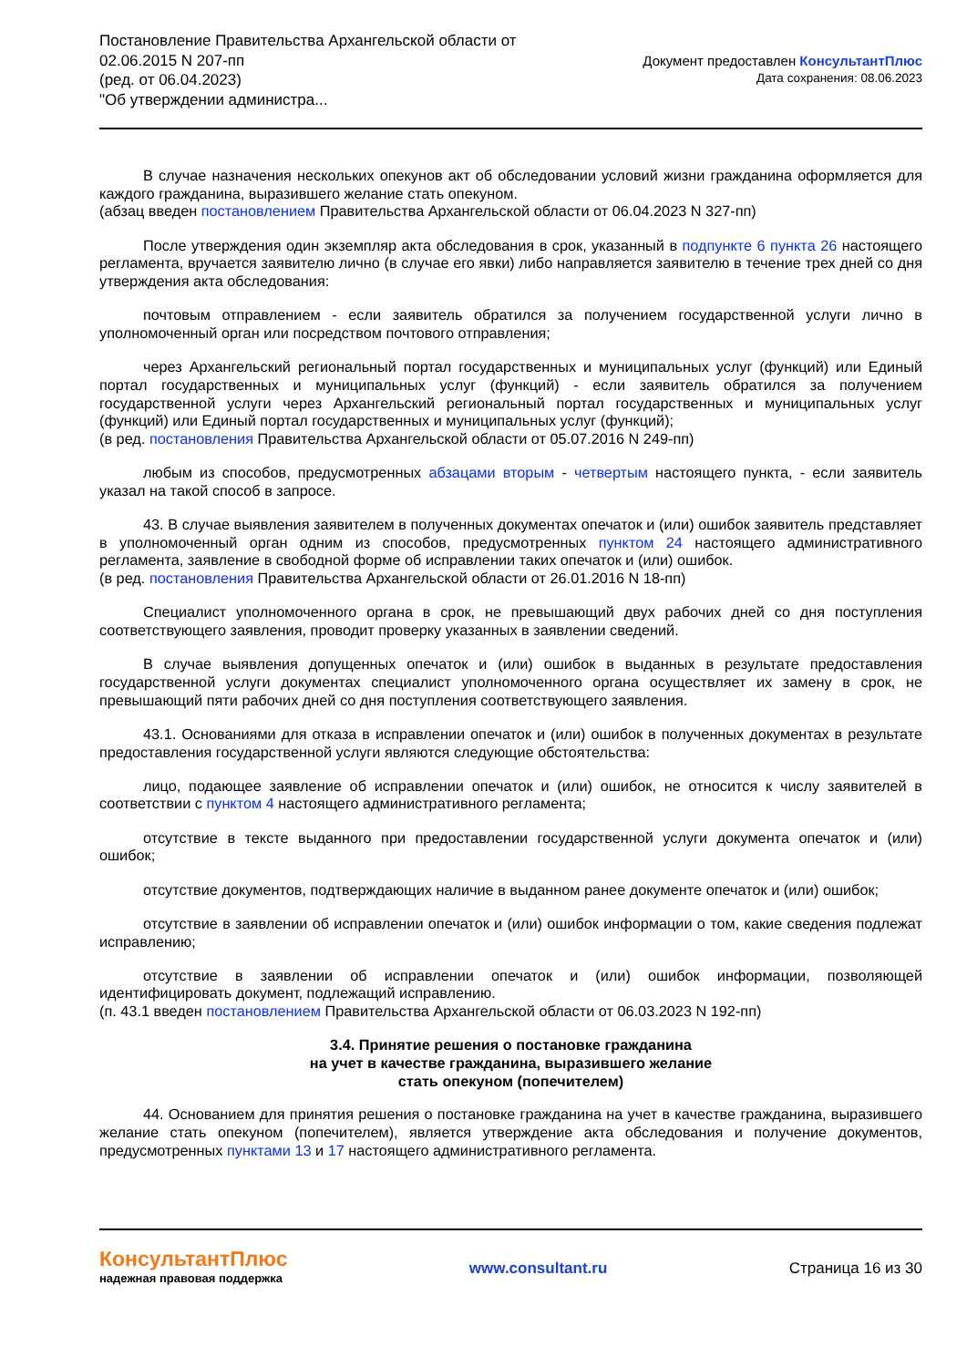Постановление Правительства Архангельской области от
02.06.2015 N 207-пп
(ред. от 06.04.2023)
"Об утверждении администра...
Документ предоставлен КонсультантПлюс
Дата сохранения: 08.06.2023
В случае назначения нескольких опекунов акт об обследовании условий жизни гражданина оформляется для каждого гражданина, выразившего желание стать опекуном.
(абзац введен постановлением Правительства Архангельской области от 06.04.2023 N 327-пп)
После утверждения один экземпляр акта обследования в срок, указанный в подпункте 6 пункта 26 настоящего регламента, вручается заявителю лично (в случае его явки) либо направляется заявителю в течение трех дней со дня утверждения акта обследования:
почтовым отправлением - если заявитель обратился за получением государственной услуги лично в уполномоченный орган или посредством почтового отправления;
через Архангельский региональный портал государственных и муниципальных услуг (функций) или Единый портал государственных и муниципальных услуг (функций) - если заявитель обратился за получением государственной услуги через Архангельский региональный портал государственных и муниципальных услуг (функций) или Единый портал государственных и муниципальных услуг (функций);
(в ред. постановления Правительства Архангельской области от 05.07.2016 N 249-пп)
любым из способов, предусмотренных абзацами вторым - четвертым настоящего пункта, - если заявитель указал на такой способ в запросе.
43. В случае выявления заявителем в полученных документах опечаток и (или) ошибок заявитель представляет в уполномоченный орган одним из способов, предусмотренных пунктом 24 настоящего административного регламента, заявление в свободной форме об исправлении таких опечаток и (или) ошибок.
(в ред. постановления Правительства Архангельской области от 26.01.2016 N 18-пп)
Специалист уполномоченного органа в срок, не превышающий двух рабочих дней со дня поступления соответствующего заявления, проводит проверку указанных в заявлении сведений.
В случае выявления допущенных опечаток и (или) ошибок в выданных в результате предоставления государственной услуги документах специалист уполномоченного органа осуществляет их замену в срок, не превышающий пяти рабочих дней со дня поступления соответствующего заявления.
43.1. Основаниями для отказа в исправлении опечаток и (или) ошибок в полученных документах в результате предоставления государственной услуги являются следующие обстоятельства:
лицо, подающее заявление об исправлении опечаток и (или) ошибок, не относится к числу заявителей в соответствии с пунктом 4 настоящего административного регламента;
отсутствие в тексте выданного при предоставлении государственной услуги документа опечаток и (или) ошибок;
отсутствие документов, подтверждающих наличие в выданном ранее документе опечаток и (или) ошибок;
отсутствие в заявлении об исправлении опечаток и (или) ошибок информации о том, какие сведения подлежат исправлению;
отсутствие в заявлении об исправлении опечаток и (или) ошибок информации, позволяющей идентифицировать документ, подлежащий исправлению.
(п. 43.1 введен постановлением Правительства Архангельской области от 06.03.2023 N 192-пп)
3.4. Принятие решения о постановке гражданина
на учет в качестве гражданина, выразившего желание
стать опекуном (попечителем)
44. Основанием для принятия решения о постановке гражданина на учет в качестве гражданина, выразившего желание стать опекуном (попечителем), является утверждение акта обследования и получение документов, предусмотренных пунктами 13 и 17 настоящего административного регламента.
КонсультантПлюс
надежная правовая поддержка
www.consultant.ru Страница 16 из 30